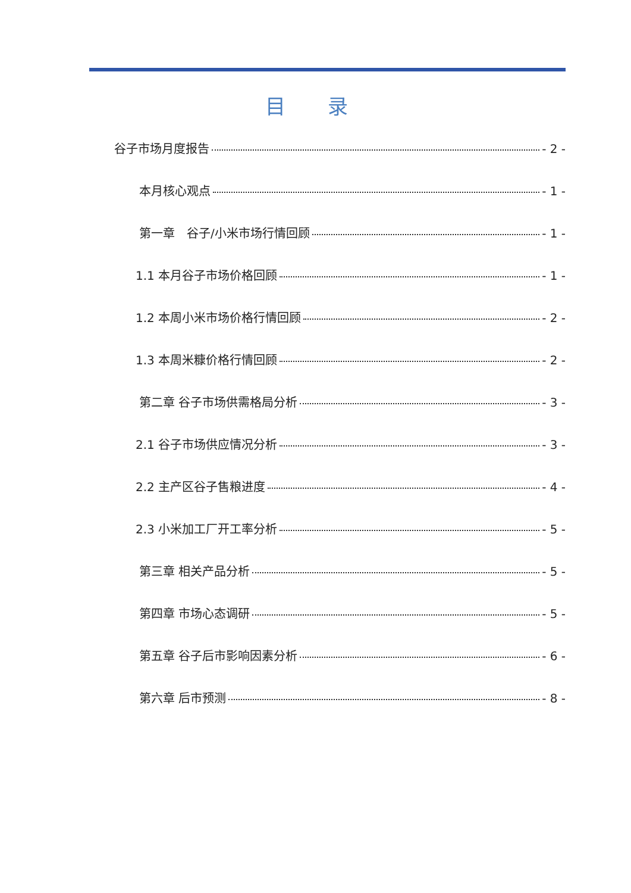目 录
谷子市场月度报告 - 2 -
本月核心观点 - 1 -
第一章　谷子/小米市场行情回顾 - 1 -
1.1 本月谷子市场价格回顾 - 1 -
1.2 本周小米市场价格行情回顾 - 2 -
1.3 本周米糠价格行情回顾 - 2 -
第二章 谷子市场供需格局分析 - 3 -
2.1 谷子市场供应情况分析 - 3 -
2.2 主产区谷子售粮进度 - 4 -
2.3 小米加工厂开工率分析 - 5 -
第三章 相关产品分析 - 5 -
第四章 市场心态调研 - 5 -
第五章 谷子后市影响因素分析 - 6 -
第六章 后市预测 - 8 -